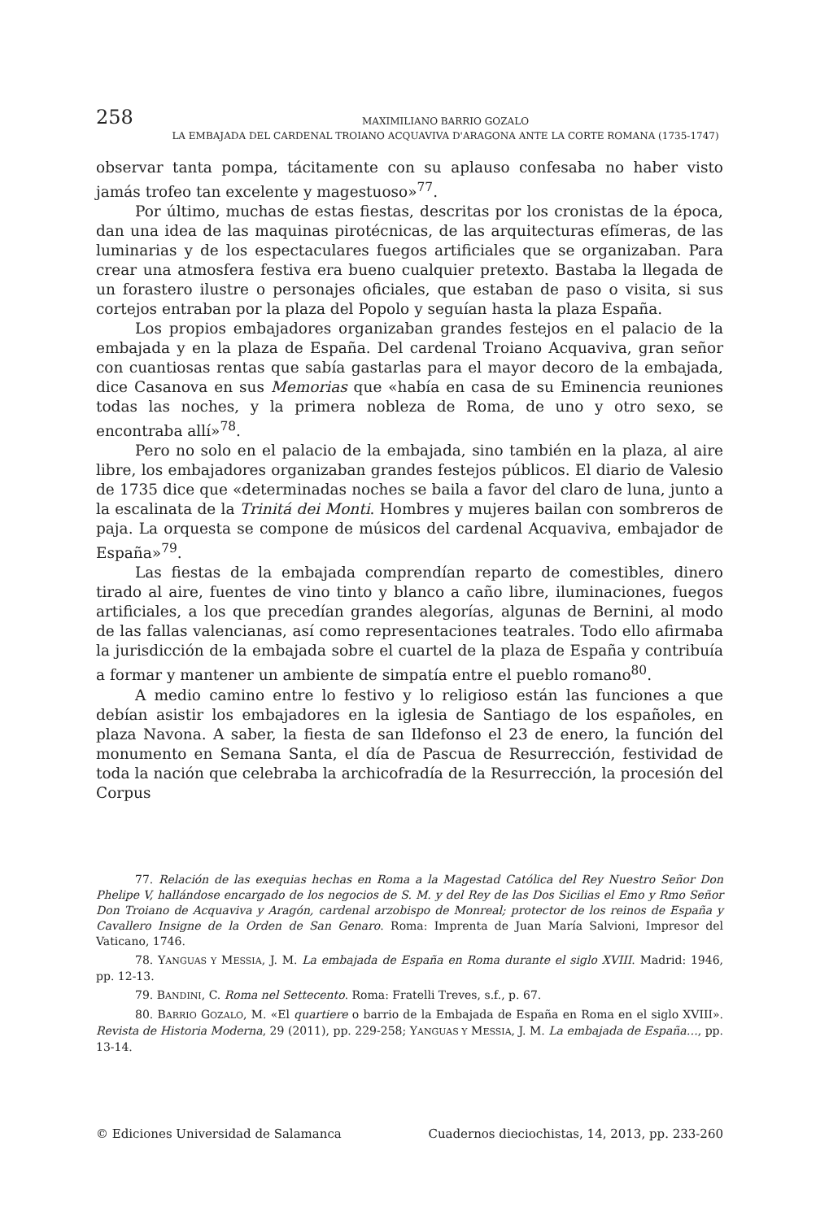258
MAXIMILIANO BARRIO GOZALO
LA EMBAJADA DEL CARDENAL TROIANO ACQUAVIVA D'ARAGONA ANTE LA CORTE ROMANA (1735-1747)
observar tanta pompa, tácitamente con su aplauso confesaba no haber visto jamás trofeo tan excelente y magestuoso»<sup>77</sup>.
Por último, muchas de estas fiestas, descritas por los cronistas de la época, dan una idea de las maquinas pirotécnicas, de las arquitecturas efímeras, de las luminarias y de los espectaculares fuegos artificiales que se organizaban. Para crear una atmosfera festiva era bueno cualquier pretexto. Bastaba la llegada de un forastero ilustre o personajes oficiales, que estaban de paso o visita, si sus cortejos entraban por la plaza del Popolo y seguían hasta la plaza España.
Los propios embajadores organizaban grandes festejos en el palacio de la embajada y en la plaza de España. Del cardenal Troiano Acquaviva, gran señor con cuantiosas rentas que sabía gastarlas para el mayor decoro de la embajada, dice Casanova en sus Memorias que «había en casa de su Eminencia reuniones todas las noches, y la primera nobleza de Roma, de uno y otro sexo, se encontraba allí»<sup>78</sup>.
Pero no solo en el palacio de la embajada, sino también en la plaza, al aire libre, los embajadores organizaban grandes festejos públicos. El diario de Valesio de 1735 dice que «determinadas noches se baila a favor del claro de luna, junto a la escalinata de la Trinitá dei Monti. Hombres y mujeres bailan con sombreros de paja. La orquesta se compone de músicos del cardenal Acquaviva, embajador de España»<sup>79</sup>.
Las fiestas de la embajada comprendían reparto de comestibles, dinero tirado al aire, fuentes de vino tinto y blanco a caño libre, iluminaciones, fuegos artificiales, a los que precedían grandes alegorías, algunas de Bernini, al modo de las fallas valencianas, así como representaciones teatrales. Todo ello afirmaba la jurisdicción de la embajada sobre el cuartel de la plaza de España y contribuía a formar y mantener un ambiente de simpatía entre el pueblo romano<sup>80</sup>.
A medio camino entre lo festivo y lo religioso están las funciones a que debían asistir los embajadores en la iglesia de Santiago de los españoles, en plaza Navona. A saber, la fiesta de san Ildefonso el 23 de enero, la función del monumento en Semana Santa, el día de Pascua de Resurrección, festividad de toda la nación que celebraba la archicofradía de la Resurrección, la procesión del Corpus
77. Relación de las exequias hechas en Roma a la Magestad Católica del Rey Nuestro Señor Don Phelipe V, hallándose encargado de los negocios de S. M. y del Rey de las Dos Sicilias el Emo y Rmo Señor Don Troiano de Acquaviva y Aragón, cardenal arzobispo de Monreal; protector de los reinos de España y Cavallero Insigne de la Orden de San Genaro. Roma: Imprenta de Juan María Salvioni, Impresor del Vaticano, 1746.
78. YANGUAS Y MESSIA, J. M. La embajada de España en Roma durante el siglo XVIII. Madrid: 1946, pp. 12-13.
79. BANDINI, C. Roma nel Settecento. Roma: Fratelli Treves, s.f., p. 67.
80. BARRIO GOZALO, M. «El quartiere o barrio de la Embajada de España en Roma en el siglo XVIII». Revista de Historia Moderna, 29 (2011), pp. 229-258; YANGUAS Y MESSIA, J. M. La embajada de España…, pp. 13-14.
© Ediciones Universidad de Salamanca Cuadernos dieciochistas, 14, 2013, pp. 233-260